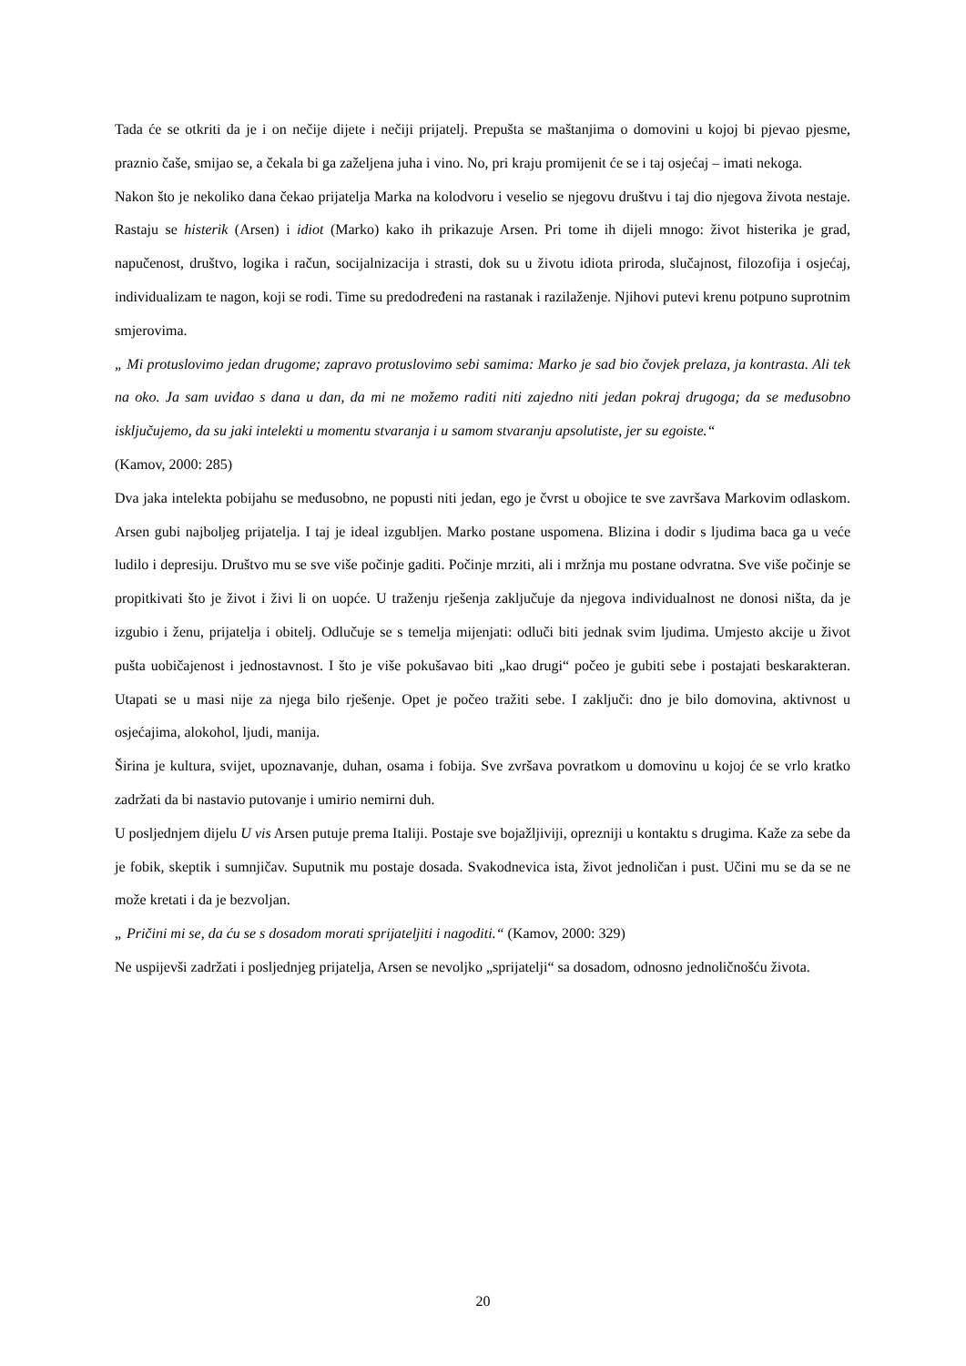Tada će se otkriti da je i on nečije dijete i nečiji prijatelj. Prepušta se maštanjima o domovini u kojoj bi pjevao pjesme, praznio čaše, smijao se, a čekala bi ga zaželjena juha i vino. No, pri kraju promijenit će se i taj osjećaj – imati nekoga.
Nakon što je nekoliko dana čekao prijatelja Marka na kolodvoru i veselio se njegovu društvu i taj dio njegova života nestaje. Rastaju se histerik (Arsen) i idiot (Marko) kako ih prikazuje Arsen. Pri tome ih dijeli mnogo: život histerika je grad, napučenost, društvo, logika i račun, socijalnizacija i strasti, dok su u životu idiota priroda, slučajnost, filozofija i osjećaj, individualizam te nagon, koji se rodi. Time su predodređeni na rastanak i razilaženje. Njihovi putevi krenu potpuno suprotnim smjerovima.
„ Mi protuslovimo jedan drugome; zapravo protuslovimo sebi samima: Marko je sad bio čovjek prelaza, ja kontrasta. Ali tek na oko. Ja sam uviđao s dana u dan, da mi ne možemo raditi niti zajedno niti jedan pokraj drugoga; da se međusobno isključujemo, da su jaki intelekti u momentu stvaranja i u samom stvaranju apsolutiste, jer su egoiste.“
(Kamov, 2000: 285)
Dva jaka intelekta pobijahu se međusobno, ne popusti niti jedan, ego je čvrst u obojice te sve završava Markovim odlaskom. Arsen gubi najboljeg prijatelja. I taj je ideal izgubljen. Marko postane uspomena. Blizina i dodir s ljudima baca ga u veće ludilo i depresiju. Društvo mu se sve više počinje gaditi. Počinje mrziti, ali i mržnja mu postane odvratna. Sve više počinje se propitkivati što je život i živi li on uopće. U traženju rješenja zaključuje da njegova individualnost ne donosi ništa, da je izgubio i ženu, prijatelja i obitelj. Odlučuje se s temelja mijenjati: odluči biti jednak svim ljudima. Umjesto akcije u život pušta uobičajenost i jednostavnost. I što je više pokušavao biti „kao drugi“ počeo je gubiti sebe i postajati beskarakteran. Utapati se u masi nije za njega bilo rješenje. Opet je počeo tražiti sebe. I zaključi: dno je bilo domovina, aktivnost u osjećajima, alokohol, ljudi, manija.
Širina je kultura, svijet, upoznavanje, duhan, osama i fobija. Sve zvršava povratkom u domovinu u kojoj će se vrlo kratko zadržati da bi nastavio putovanje i umirio nemirni duh.
U posljednjem dijelu U vis Arsen putuje prema Italiji. Postaje sve bojažljiviji, oprezniji u kontaktu s drugima. Kaže za sebe da je fobik, skeptik i sumnjičav. Suputnik mu postaje dosada. Svakodnevica ista, život jednoličan i pust. Učini mu se da se ne može kretati i da je bezvoljan.
„ Pričini mi se, da ću se s dosadom morati sprijateljiti i nagoditi.“ (Kamov, 2000: 329)
Ne uspijevši zadržati i posljednjeg prijatelja, Arsen se nevoljko „sprijatelji“ sa dosadom, odnosno jednoličnošću života.
20